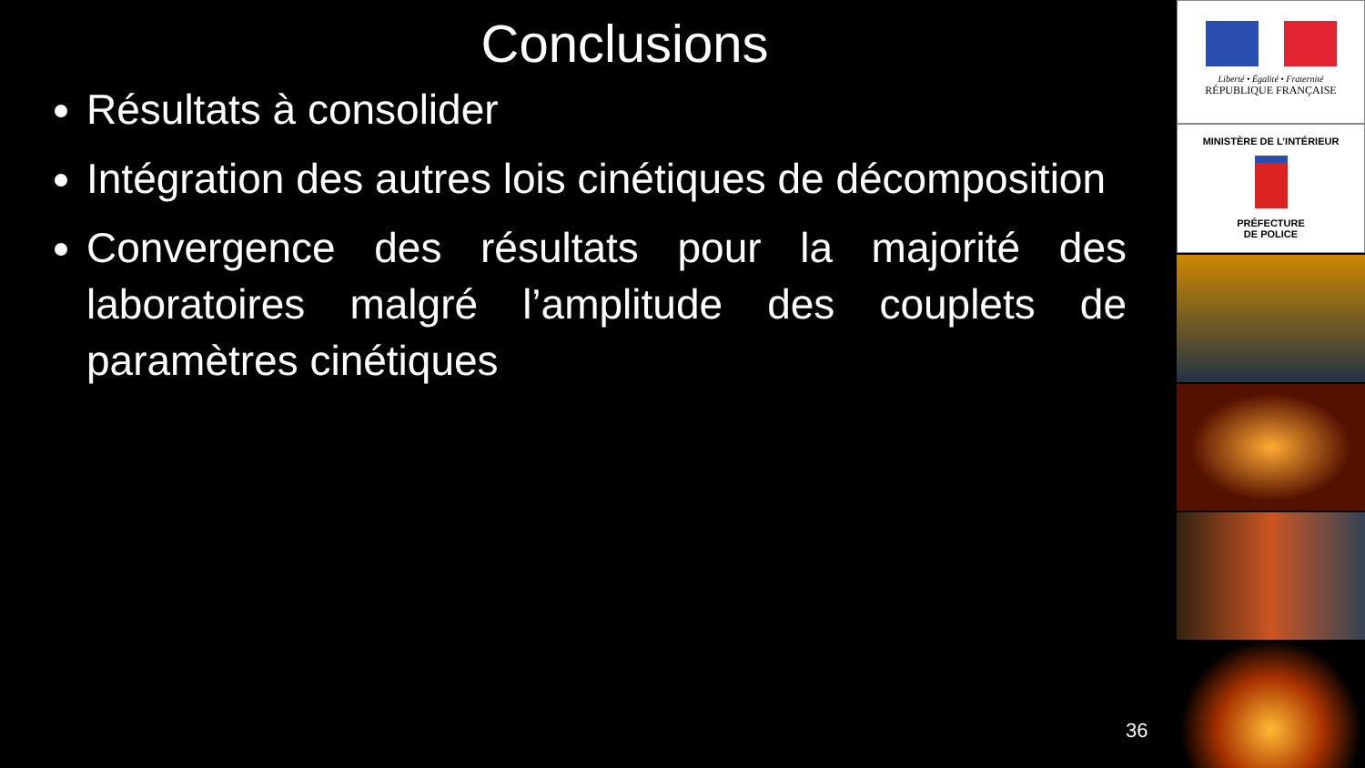Conclusions
Résultats à consolider
Intégration des autres lois cinétiques de décomposition
Convergence des résultats pour la majorité des laboratoires malgré l’amplitude des couplets de paramètres cinétiques
36
Liberté • Égalité • Fraternité
RÉPUBLIQUE FRANÇAISE
MINISTÈRE DE L’INTÉRIEUR
PRÉFECTURE
DE POLICE